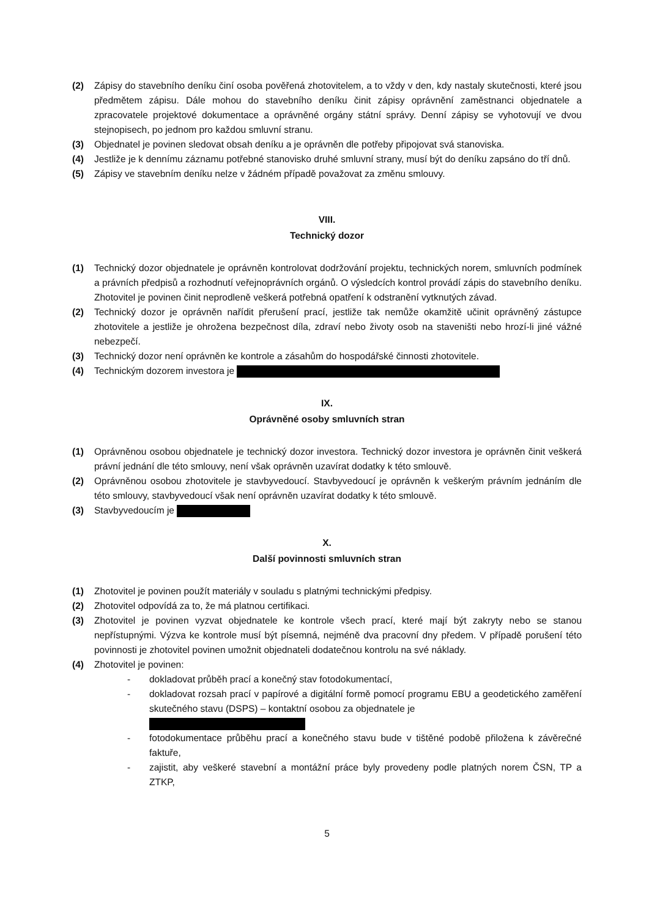(2) Zápisy do stavebního deníku činí osoba pověřená zhotovitelem, a to vždy v den, kdy nastaly skutečnosti, které jsou předmětem zápisu. Dále mohou do stavebního deníku činit zápisy oprávnění zaměstnanci objednatele a zpracovatele projektové dokumentace a oprávněné orgány státní správy. Denní zápisy se vyhotovují ve dvou stejnopisech, po jednom pro každou smluvní stranu.
(3) Objednatel je povinen sledovat obsah deníku a je oprávněn dle potřeby připojovat svá stanoviska.
(4) Jestliže je k dennímu záznamu potřebné stanovisko druhé smluvní strany, musí být do deníku zapsáno do tří dnů.
(5) Zápisy ve stavebním deníku nelze v žádném případě považovat za změnu smlouvy.
VIII.
Technický dozor
(1) Technický dozor objednatele je oprávněn kontrolovat dodržování projektu, technických norem, smluvních podmínek a právních předpisů a rozhodnutí veřejnoprávních orgánů. O výsledcích kontrol provádí zápis do stavebního deníku. Zhotovitel je povinen činit neprodleně veškerá potřebná opatření k odstranění vytknutých závad.
(2) Technický dozor je oprávněn nařídit přerušení prací, jestliže tak nemůže okamžitě učinit oprávněný zástupce zhotovitele a jestliže je ohrožena bezpečnost díla, zdraví nebo životy osob na staveništi nebo hrozí-li jiné vážné nebezpečí.
(3) Technický dozor není oprávněn ke kontrole a zásahům do hospodářské činnosti zhotovitele.
(4) Technickým dozorem investora je
IX.
Oprávněné osoby smluvních stran
(1) Oprávněnou osobou objednatele je technický dozor investora. Technický dozor investora je oprávněn činit veškerá právní jednání dle této smlouvy, není však oprávněn uzavírat dodatky k této smlouvě.
(2) Oprávněnou osobou zhotovitele je stavbyvedoucí. Stavbyvedoucí je oprávněn k veškerým právním jednáním dle této smlouvy, stavbyvedoucí však není oprávněn uzavírat dodatky k této smlouvě.
(3) Stavbyvedoucím je
X.
Další povinnosti smluvních stran
(1) Zhotovitel je povinen použít materiály v souladu s platnými technickými předpisy.
(2) Zhotovitel odpovídá za to, že má platnou certifikaci.
(3) Zhotovitel je povinen vyzvat objednatele ke kontrole všech prací, které mají být zakryty nebo se stanou nepřístupnými. Výzva ke kontrole musí být písemná, nejméně dva pracovní dny předem. V případě porušení této povinnosti je zhotovitel povinen umožnit objednateli dodatečnou kontrolu na své náklady.
(4) Zhotovitel je povinen:
- dokladovat průběh prací a konečný stav fotodokumentací,
- dokladovat rozsah prací v papírové a digitální formě pomocí programu EBU a geodetického zaměření skutečného stavu (DSPS) – kontaktní osobou za objednatele je
- fotodokumentace průběhu prací a konečného stavu bude v tištěné podobě přiložena k závěrečné faktuře,
- zajistit, aby veškeré stavební a montážní práce byly provedeny podle platných norem ČSN, TP a ZTKP,
5